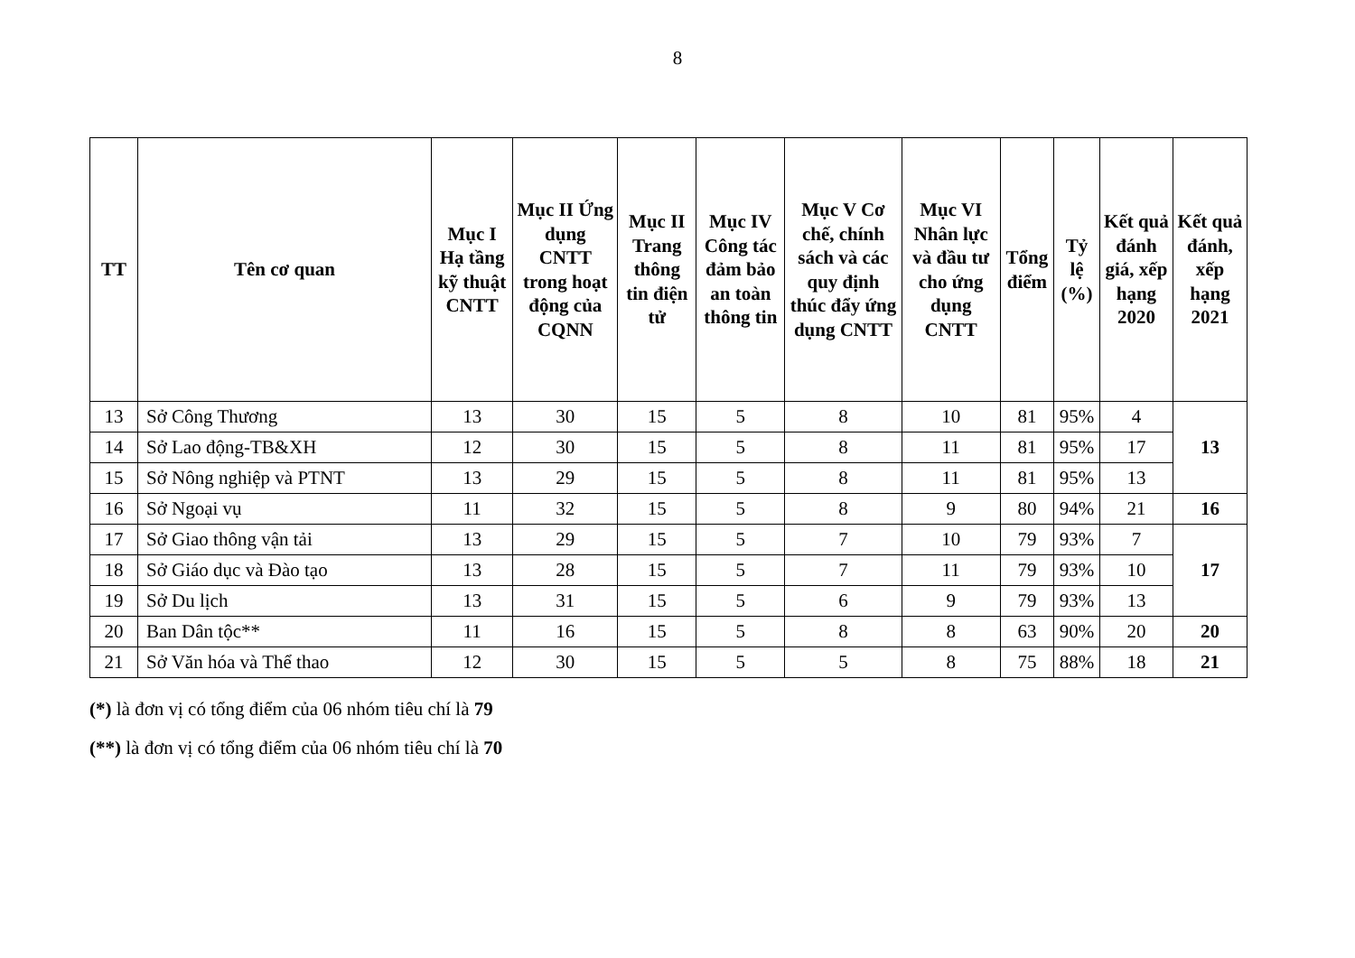8
| TT | Tên cơ quan | Mục I Hạ tầng kỹ thuật CNTT | Mục II Ứng dụng CNTT trong hoạt động của CQNN | Mục II Trang thông tin điện tử | Mục IV Công tác đảm bảo an toàn thông tin | Mục V Cơ chế, chính sách và các quy định thúc đẩy ứng dụng CNTT | Mục VI Nhân lực và đầu tư cho ứng dụng CNTT | Tổng điểm | Tỷ lệ (%) | Kết quả đánh giá, xếp hạng 2020 | Kết quả đánh, xếp hạng 2021 |
| --- | --- | --- | --- | --- | --- | --- | --- | --- | --- | --- | --- |
| 13 | Sở Công Thương | 13 | 30 | 15 | 5 | 8 | 10 | 81 | 95% | 4 | 13 |
| 14 | Sở Lao động-TB&XH | 12 | 30 | 15 | 5 | 8 | 11 | 81 | 95% | 17 | |
| 15 | Sở Nông nghiệp và PTNT | 13 | 29 | 15 | 5 | 8 | 11 | 81 | 95% | 13 | |
| 16 | Sở Ngoại vụ | 11 | 32 | 15 | 5 | 8 | 9 | 80 | 94% | 21 | 16 |
| 17 | Sở Giao thông vận tải | 13 | 29 | 15 | 5 | 7 | 10 | 79 | 93% | 7 | 17 |
| 18 | Sở Giáo dục và Đào tạo | 13 | 28 | 15 | 5 | 7 | 11 | 79 | 93% | 10 | |
| 19 | Sở Du lịch | 13 | 31 | 15 | 5 | 6 | 9 | 79 | 93% | 13 | |
| 20 | Ban Dân tộc** | 11 | 16 | 15 | 5 | 8 | 8 | 63 | 90% | 20 | 20 |
| 21 | Sở Văn hóa và Thể thao | 12 | 30 | 15 | 5 | 5 | 8 | 75 | 88% | 18 | 21 |
(*) là đơn vị có tổng điểm của 06 nhóm tiêu chí là 79
(**) là đơn vị có tổng điểm của 06 nhóm tiêu chí là 70